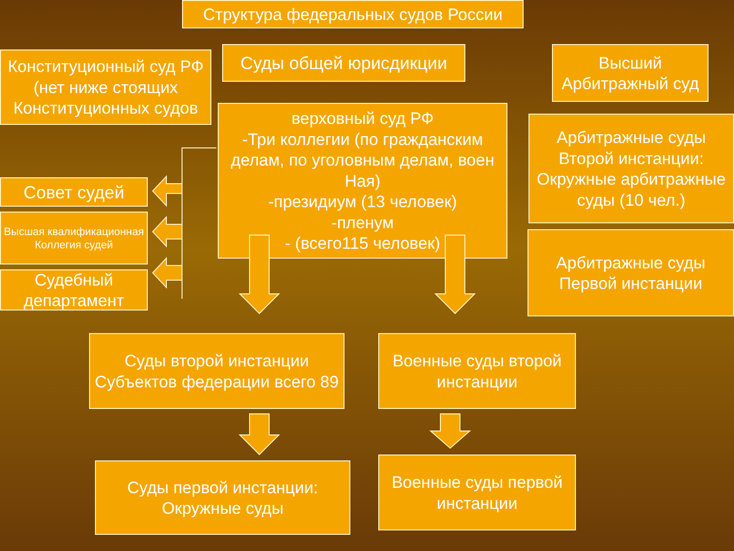Структура федеральных судов России
Конституционный суд РФ (нет ниже стоящих Конституционных судов
Суды общей юрисдикции
Высший Арбитражный суд
верховный суд РФ
-Три коллегии (по гражданским делам, по уголовным делам, воен
Ная)
-президиум (13 человек)
-пленум
- (всего115 человек)
Арбитражные суды Второй инстанции: Окружные арбитражные суды (10 чел.)
Совет судей
Высшая квалификационная Коллегия судей
Судебный департамент
Арбитражные суды Первой инстанции
Суды второй инстанции Субъектов федерации всего 89
Военные суды второй инстанции
Суды первой инстанции: Окружные суды
Военные суды первой инстанции